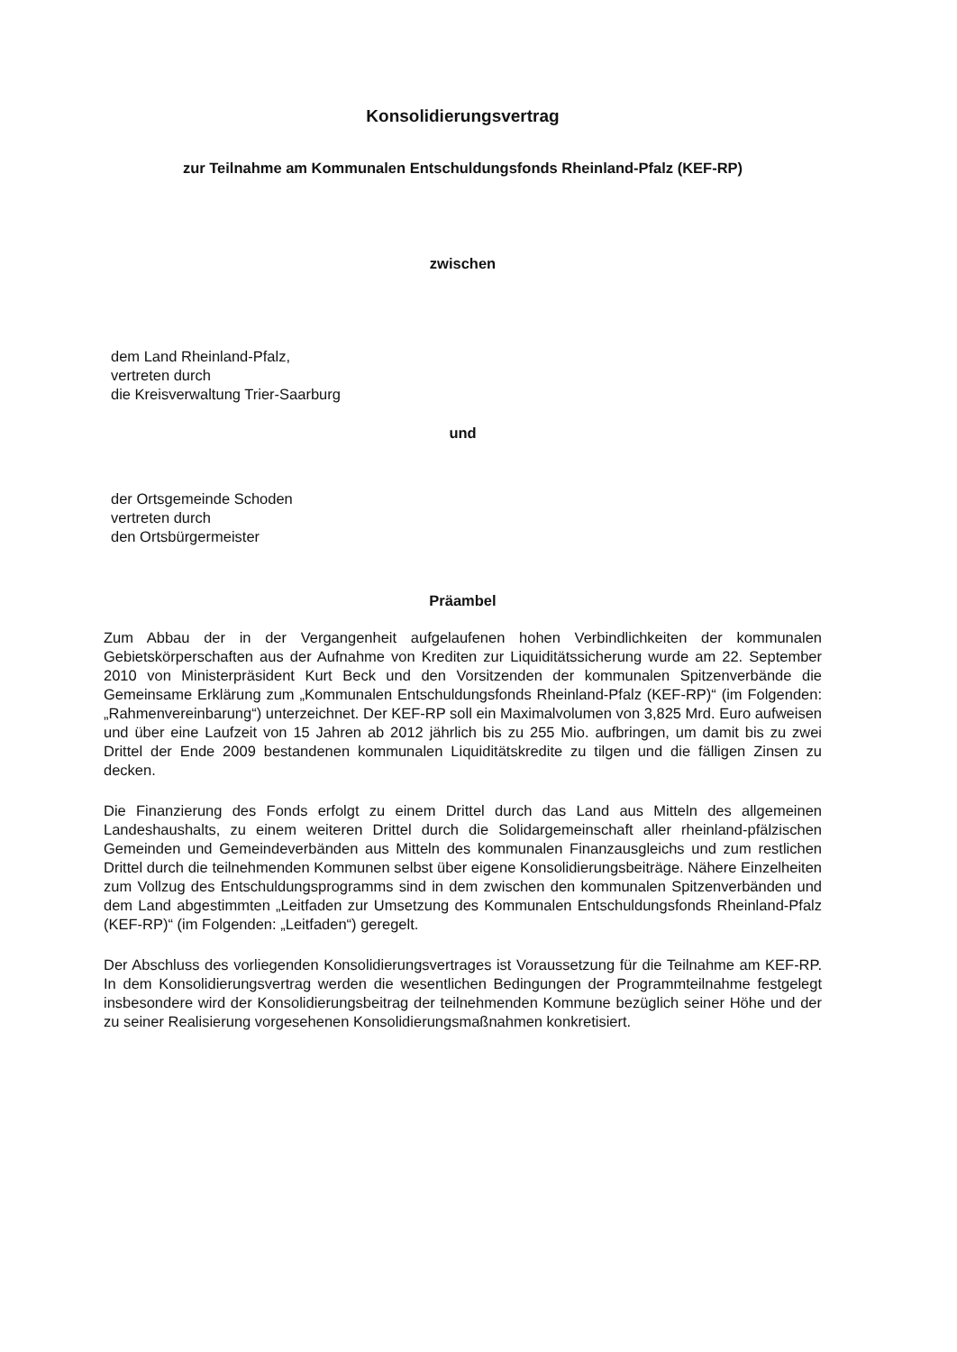Konsolidierungsvertrag
zur Teilnahme am Kommunalen Entschuldungsfonds Rheinland-Pfalz (KEF-RP)
zwischen
dem Land Rheinland-Pfalz,
vertreten durch
die Kreisverwaltung Trier-Saarburg
und
der Ortsgemeinde Schoden
vertreten durch
den Ortsbürgermeister
Präambel
Zum Abbau der in der Vergangenheit aufgelaufenen hohen Verbindlichkeiten der kommunalen Gebietskörperschaften aus der Aufnahme von Krediten zur Liquiditätssicherung wurde am 22. September 2010 von Ministerpräsident Kurt Beck und den Vorsitzenden der kommunalen Spitzenverbände die Gemeinsame Erklärung zum „Kommunalen Entschuldungsfonds Rheinland-Pfalz (KEF-RP)“ (im Folgenden: „Rahmenvereinbarung“) unterzeichnet. Der KEF-RP soll ein Maximalvolumen von 3,825 Mrd. Euro aufweisen und über eine Laufzeit von 15 Jahren ab 2012 jährlich bis zu 255 Mio. aufbringen, um damit bis zu zwei Drittel der Ende 2009 bestandenen kommunalen Liquiditätskredite zu tilgen und die fälligen Zinsen zu decken.
Die Finanzierung des Fonds erfolgt zu einem Drittel durch das Land aus Mitteln des allgemeinen Landeshaushalts, zu einem weiteren Drittel durch die Solidargemeinschaft aller rheinland-pfälzischen Gemeinden und Gemeindeverbänden aus Mitteln des kommunalen Finanzausgleichs und zum restlichen Drittel durch die teilnehmenden Kommunen selbst über eigene Konsolidierungsbeiträge. Nähere Einzelheiten zum Vollzug des Entschuldungsprogramms sind in dem zwischen den kommunalen Spitzenverbänden und dem Land abgestimmten „Leitfaden zur Umsetzung des Kommunalen Entschuldungsfonds Rheinland-Pfalz (KEF-RP)“ (im Folgenden: „Leitfaden“) geregelt.
Der Abschluss des vorliegenden Konsolidierungsvertrages ist Voraussetzung für die Teilnahme am KEF-RP. In dem Konsolidierungsvertrag werden die wesentlichen Bedingungen der Programmteilnahme festgelegt insbesondere wird der Konsolidierungsbeitrag der teilnehmenden Kommune bezüglich seiner Höhe und der zu seiner Realisierung vorgesehenen Konsolidierungsmaßnahmen konkretisiert.